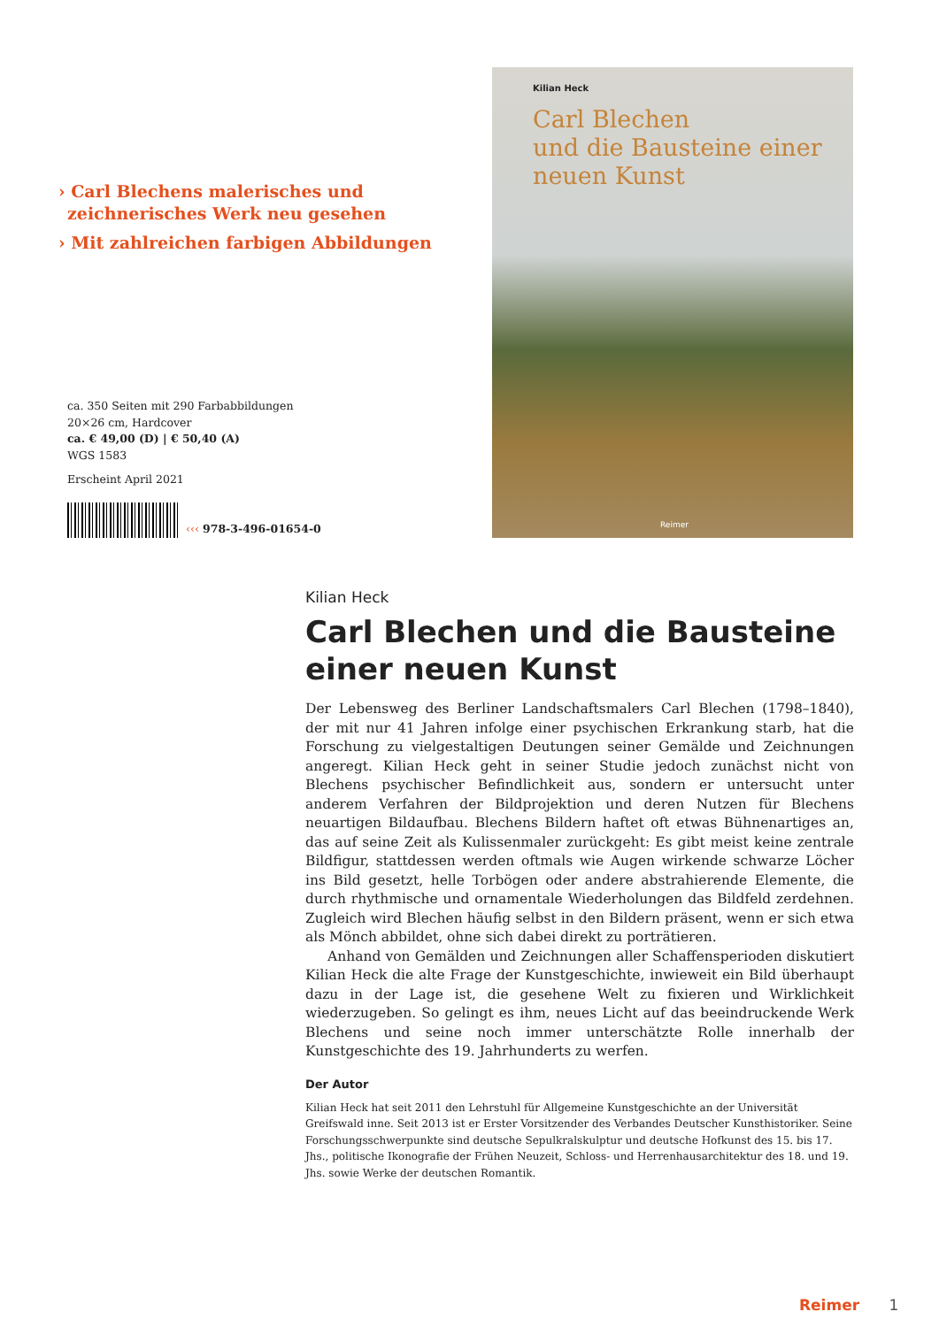› Carl Blechens malerisches und zeichnerisches Werk neu gesehen
› Mit zahlreichen farbigen Abbildungen
ca. 350 Seiten mit 290 Farbabbildungen
20×26 cm, Hardcover
ca. € 49,00 (D) | € 50,40 (A)
WGS 1583
Erscheint April 2021
‹‹‹ 978-3-496-01654-0
Kilian Heck
Carl Blechen
und die Bausteine einer
neuen Kunst
Reimer
Kilian Heck
Carl Blechen und die Bausteine einer neuen Kunst
Der Lebensweg des Berliner Landschaftsmalers Carl Blechen (1798–1840), der mit nur 41 Jahren infolge einer psychischen Erkrankung starb, hat die Forschung zu vielgestaltigen Deutungen seiner Gemälde und Zeichnungen angeregt. Kilian Heck geht in seiner Studie jedoch zunächst nicht von Blechens psychischer Befindlichkeit aus, sondern er untersucht unter anderem Verfahren der Bildprojektion und deren Nutzen für Blechens neuartigen Bildaufbau. Blechens Bildern haftet oft etwas Bühnenartiges an, das auf seine Zeit als Kulissenmaler zurückgeht: Es gibt meist keine zentrale Bildfigur, stattdessen werden oftmals wie Augen wirkende schwarze Löcher ins Bild gesetzt, helle Torbögen oder andere abstrahierende Elemente, die durch rhythmische und ornamentale Wiederholungen das Bildfeld zerdehnen. Zugleich wird Blechen häufig selbst in den Bildern präsent, wenn er sich etwa als Mönch abbildet, ohne sich dabei direkt zu porträtieren.
Anhand von Gemälden und Zeichnungen aller Schaffensperioden diskutiert Kilian Heck die alte Frage der Kunstgeschichte, inwieweit ein Bild überhaupt dazu in der Lage ist, die gesehene Welt zu fixieren und Wirklichkeit wiederzugeben. So gelingt es ihm, neues Licht auf das beeindruckende Werk Blechens und seine noch immer unterschätzte Rolle innerhalb der Kunstgeschichte des 19. Jahrhunderts zu werfen.
Der Autor
Kilian Heck hat seit 2011 den Lehrstuhl für Allgemeine Kunstgeschichte an der Universität Greifswald inne. Seit 2013 ist er Erster Vorsitzender des Verbandes Deutscher Kunsthistoriker. Seine Forschungsschwerpunkte sind deutsche Sepulkralskulptur und deutsche Hofkunst des 15. bis 17. Jhs., politische Ikonografie der Frühen Neuzeit, Schloss- und Herrenhausarchitektur des 18. und 19. Jhs. sowie Werke der deutschen Romantik.
Reimer 1